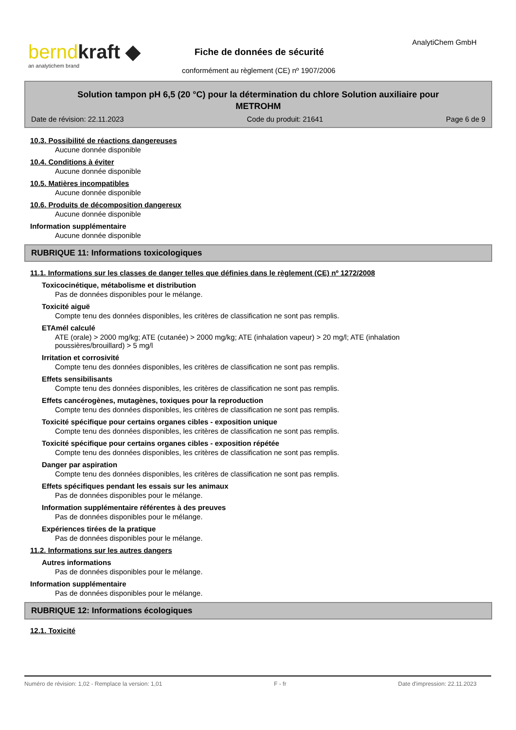berndkraft ◆
an analytichem brand
AnalytiChem GmbH
Fiche de données de sécurité
conformément au règlement (CE) nº 1907/2006
Solution tampon pH 6,5 (20 °C) pour la détermination du chlore Solution auxiliaire pour METROHM
Date de révision: 22.11.2023 Code du produit: 21641 Page 6 de 9
10.3. Possibilité de réactions dangereuses
Aucune donnée disponible
10.4. Conditions à éviter
Aucune donnée disponible
10.5. Matières incompatibles
Aucune donnée disponible
10.6. Produits de décomposition dangereux
Aucune donnée disponible
Information supplémentaire
Aucune donnée disponible
RUBRIQUE 11: Informations toxicologiques
11.1. Informations sur les classes de danger telles que définies dans le règlement (CE) nº 1272/2008
Toxicocinétique, métabolisme et distribution
Pas de données disponibles pour le mélange.
Toxicité aiguë
Compte tenu des données disponibles, les critères de classification ne sont pas remplis.
ETAmél calculé
ATE (orale) > 2000 mg/kg; ATE (cutanée) > 2000 mg/kg; ATE (inhalation vapeur) > 20 mg/l; ATE (inhalation poussières/brouillard) > 5 mg/l
Irritation et corrosivité
Compte tenu des données disponibles, les critères de classification ne sont pas remplis.
Effets sensibilisants
Compte tenu des données disponibles, les critères de classification ne sont pas remplis.
Effets cancérogènes, mutagènes, toxiques pour la reproduction
Compte tenu des données disponibles, les critères de classification ne sont pas remplis.
Toxicité spécifique pour certains organes cibles - exposition unique
Compte tenu des données disponibles, les critères de classification ne sont pas remplis.
Toxicité spécifique pour certains organes cibles - exposition répétée
Compte tenu des données disponibles, les critères de classification ne sont pas remplis.
Danger par aspiration
Compte tenu des données disponibles, les critères de classification ne sont pas remplis.
Effets spécifiques pendant les essais sur les animaux
Pas de données disponibles pour le mélange.
Information supplémentaire référentes à des preuves
Pas de données disponibles pour le mélange.
Expériences tirées de la pratique
Pas de données disponibles pour le mélange.
11.2. Informations sur les autres dangers
Autres informations
Pas de données disponibles pour le mélange.
Information supplémentaire
Pas de données disponibles pour le mélange.
RUBRIQUE 12: Informations écologiques
12.1. Toxicité
Numéro de révision: 1,02 - Remplace la version: 1,01 F - fr Date d'impression: 22.11.2023